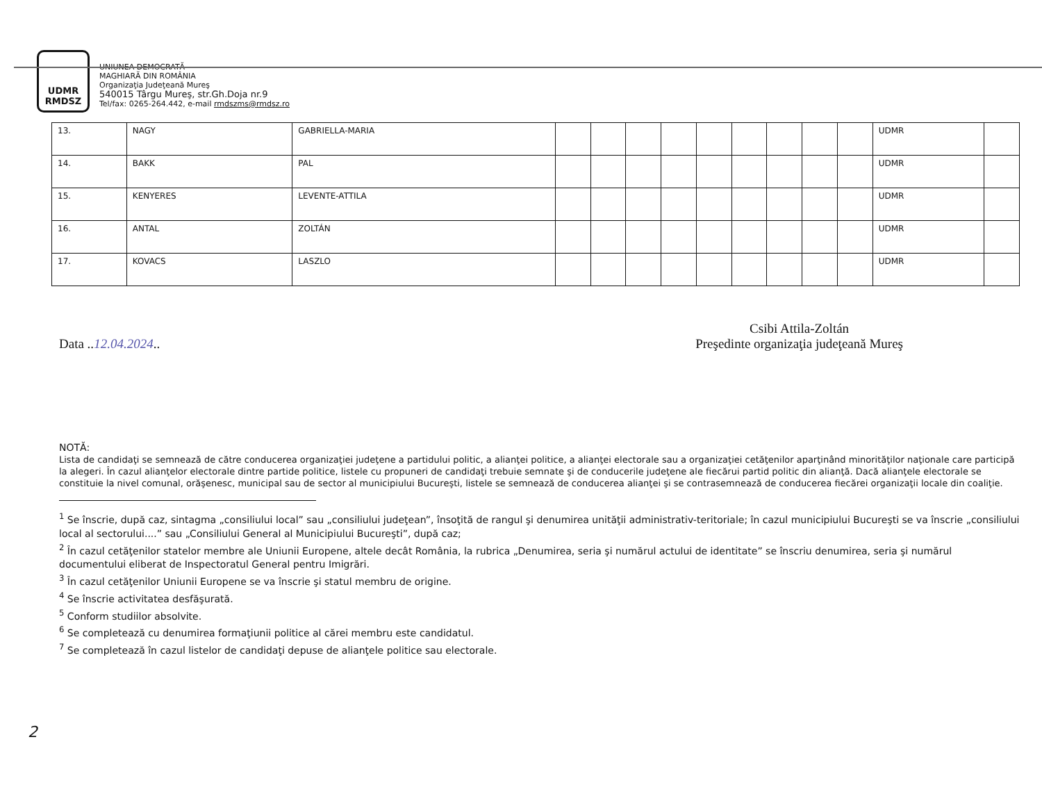UDMR
RMDSZ
UNIUNEA DEMOCRATĂ
MAGHIARĂ DIN ROMÂNIA
Organizaţia Judeţeană Mureş
540015 Târgu Mureş, str.Gh.Doja nr.9
Tel/fax: 0265-264.442, e-mail rmdszms@rmdsz.ro
| 13. | NAGY | GABRIELLA-MARIA | | | | | | | | | | UDMR | |
| 14. | BAKK | PAL | | | | | | | | | | UDMR | |
| 15. | KENYERES | LEVENTE-ATTILA | | | | | | | | | | UDMR | |
| 16. | ANTAL | ZOLTÁN | | | | | | | | | | UDMR | |
| 17. | KOVACS | LASZLO | | | | | | | | | | UDMR | |
Data ..12.04.2024..
Csibi Attila-Zoltán
Preşedinte organizaţia judeţeană Mureş
NOTĂ:
Lista de candidaţi se semnează de către conducerea organizaţiei judeţene a partidului politic, a alianţei politice, a alianţei electorale sau a organizaţiei cetăţenilor aparţinând minorităţilor naţionale care participă la alegeri. În cazul alianţelor electorale dintre partide politice, listele cu propuneri de candidaţi trebuie semnate şi de conducerile judeţene ale fiecărui partid politic din alianţă. Dacă alianţele electorale se constituie la nivel comunal, orăşenesc, municipal sau de sector al municipiului Bucureşti, listele se semnează de conducerea alianţei şi se contrasemnează de conducerea fiecărei organizaţii locale din coaliţie.
<sup>1</sup> Se înscrie, după caz, sintagma „consiliului local” sau „consiliului judeţean”, însoţită de rangul şi denumirea unităţii administrativ-teritoriale; în cazul municipiului Bucureşti se va înscrie „consiliului local al sectorului....” sau „Consiliului General al Municipiului Bucureşti”, după caz;
<sup>2</sup> În cazul cetăţenilor statelor membre ale Uniunii Europene, altele decât România, la rubrica „Denumirea, seria şi numărul actului de identitate” se înscriu denumirea, seria şi numărul documentului eliberat de Inspectoratul General pentru Imigrări.
<sup>3</sup> În cazul cetăţenilor Uniunii Europene se va înscrie şi statul membru de origine.
<sup>4</sup> Se înscrie activitatea desfăşurată.
<sup>5</sup> Conform studiilor absolvite.
<sup>6</sup> Se completează cu denumirea formaţiunii politice al cărei membru este candidatul.
<sup>7</sup> Se completează în cazul listelor de candidaţi depuse de alianţele politice sau electorale.
2